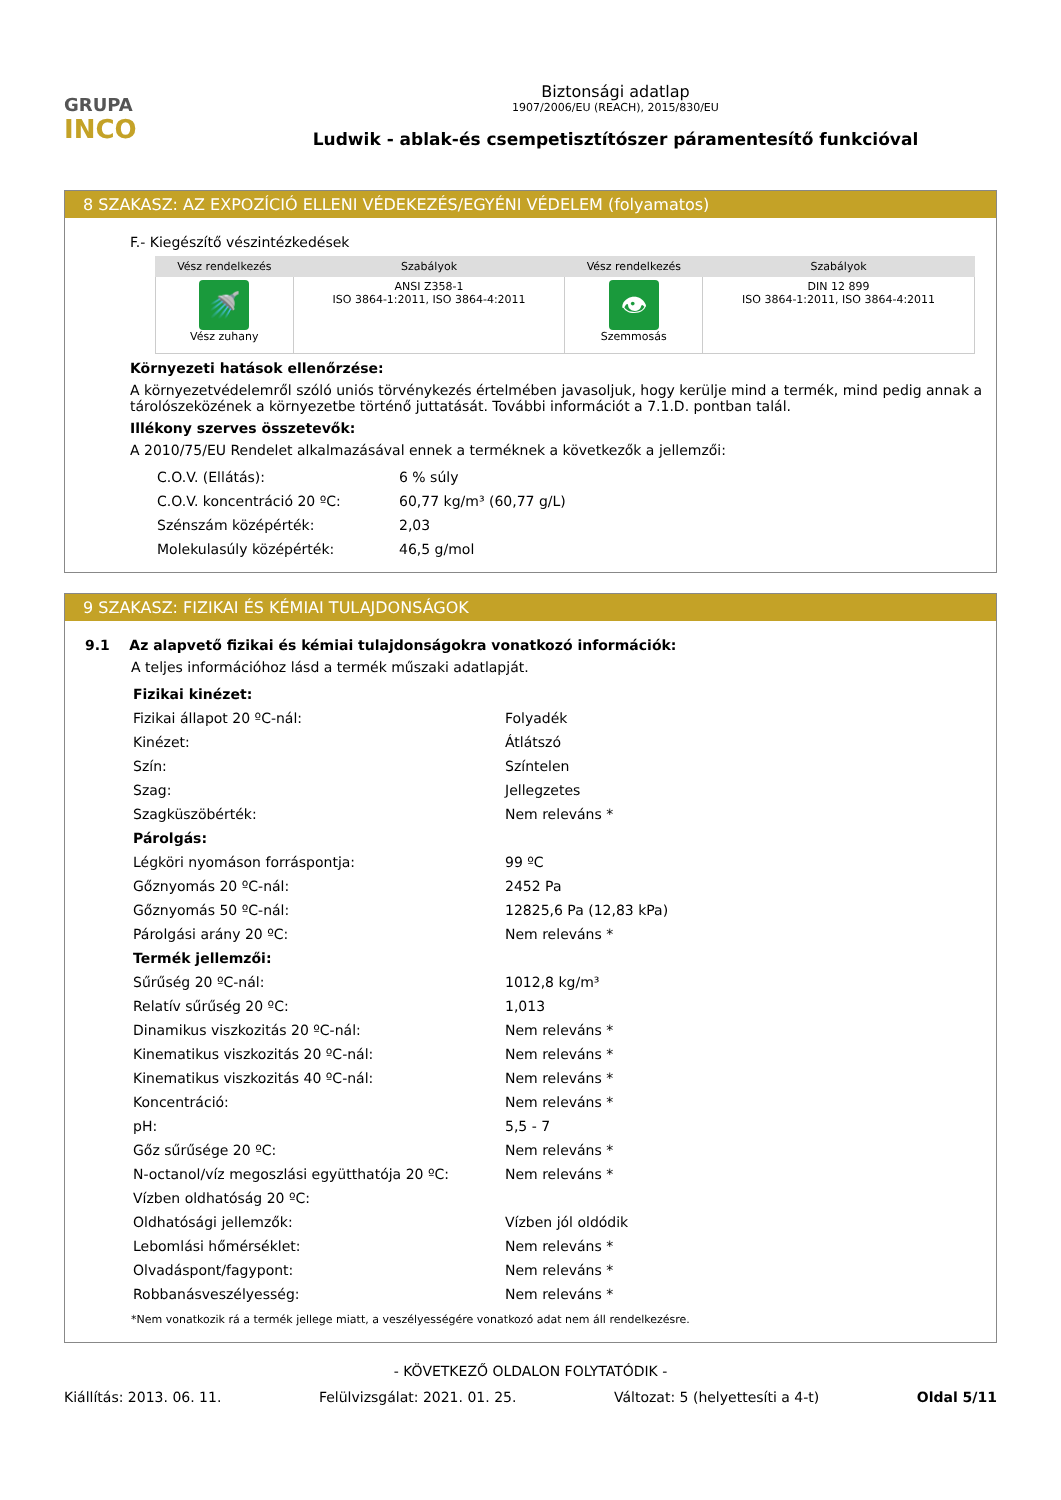GRUPA
INCO
Biztonsági adatlap
1907/2006/EU (REACH), 2015/830/EU
Ludwik - ablak-és csempetisztítószer páramentesítő funkcióval
8 SZAKASZ: AZ EXPOZÍCIÓ ELLENI VÉDEKEZÉS/EGYÉNI VÉDELEM (folyamatos)
F.- Kiegészítő vészintézkedések
| Vész rendelkezés | Szabályok | Vész rendelkezés | Szabályok |
| --- | --- | --- | --- |
| 🚿 Vész zuhany | ANSI Z358-1 ISO 3864-1:2011, ISO 3864-4:2011 | 👁 Szemmosás | DIN 12 899 ISO 3864-1:2011, ISO 3864-4:2011 |
Környezeti hatások ellenőrzése:
A környezetvédelemről szóló uniós törvénykezés értelmében javasoljuk, hogy kerülje mind a termék, mind pedig annak a tárolószeközének a környezetbe történő juttatását. További információt a 7.1.D. pontban talál.
Illékony szerves összetevők:
A 2010/75/EU Rendelet alkalmazásával ennek a terméknek a következők a jellemzői:
| C.O.V. (Ellátás): | 6 % súly |
| C.O.V. koncentráció 20 ºC: | 60,77 kg/m³ (60,77 g/L) |
| Szénszám középérték: | 2,03 |
| Molekulasúly középérték: | 46,5 g/mol |
9 SZAKASZ: FIZIKAI ÉS KÉMIAI TULAJDONSÁGOK
9.1 Az alapvető fizikai és kémiai tulajdonságokra vonatkozó információk:
A teljes információhoz lásd a termék műszaki adatlapját.
| Fizikai kinézet: | |
| Fizikai állapot 20 ºC-nál: | Folyadék |
| Kinézet: | Átlátszó |
| Szín: | Színtelen |
| Szag: | Jellegzetes |
| Szagküszöbérték: | Nem releváns * |
| Párolgás: | |
| Légköri nyomáson forráspontja: | 99 ºC |
| Gőznyomás 20 ºC-nál: | 2452 Pa |
| Gőznyomás 50 ºC-nál: | 12825,6 Pa (12,83 kPa) |
| Párolgási arány 20 ºC: | Nem releváns * |
| Termék jellemzői: | |
| Sűrűség 20 ºC-nál: | 1012,8 kg/m³ |
| Relatív sűrűség 20 ºC: | 1,013 |
| Dinamikus viszkozitás 20 ºC-nál: | Nem releváns * |
| Kinematikus viszkozitás 20 ºC-nál: | Nem releváns * |
| Kinematikus viszkozitás 40 ºC-nál: | Nem releváns * |
| Koncentráció: | Nem releváns * |
| pH: | 5,5 - 7 |
| Gőz sűrűsége 20 ºC: | Nem releváns * |
| N-octanol/víz megoszlási együtthatója 20 ºC: | Nem releváns * |
| Vízben oldhatóság 20 ºC: | |
| Oldhatósági jellemzők: | Vízben jól oldódik |
| Lebomlási hőmérséklet: | Nem releváns * |
| Olvadáspont/fagypont: | Nem releváns * |
| Robbanásveszélyesség: | Nem releváns * |
*Nem vonatkozik rá a termék jellege miatt, a veszélyességére vonatkozó adat nem áll rendelkezésre.
- KÖVETKEZŐ OLDALON FOLYTATÓDIK -
Kiállítás: 2013. 06. 11. Felülvizsgálat: 2021. 01. 25. Változat: 5 (helyettesíti a 4-t) Oldal 5/11